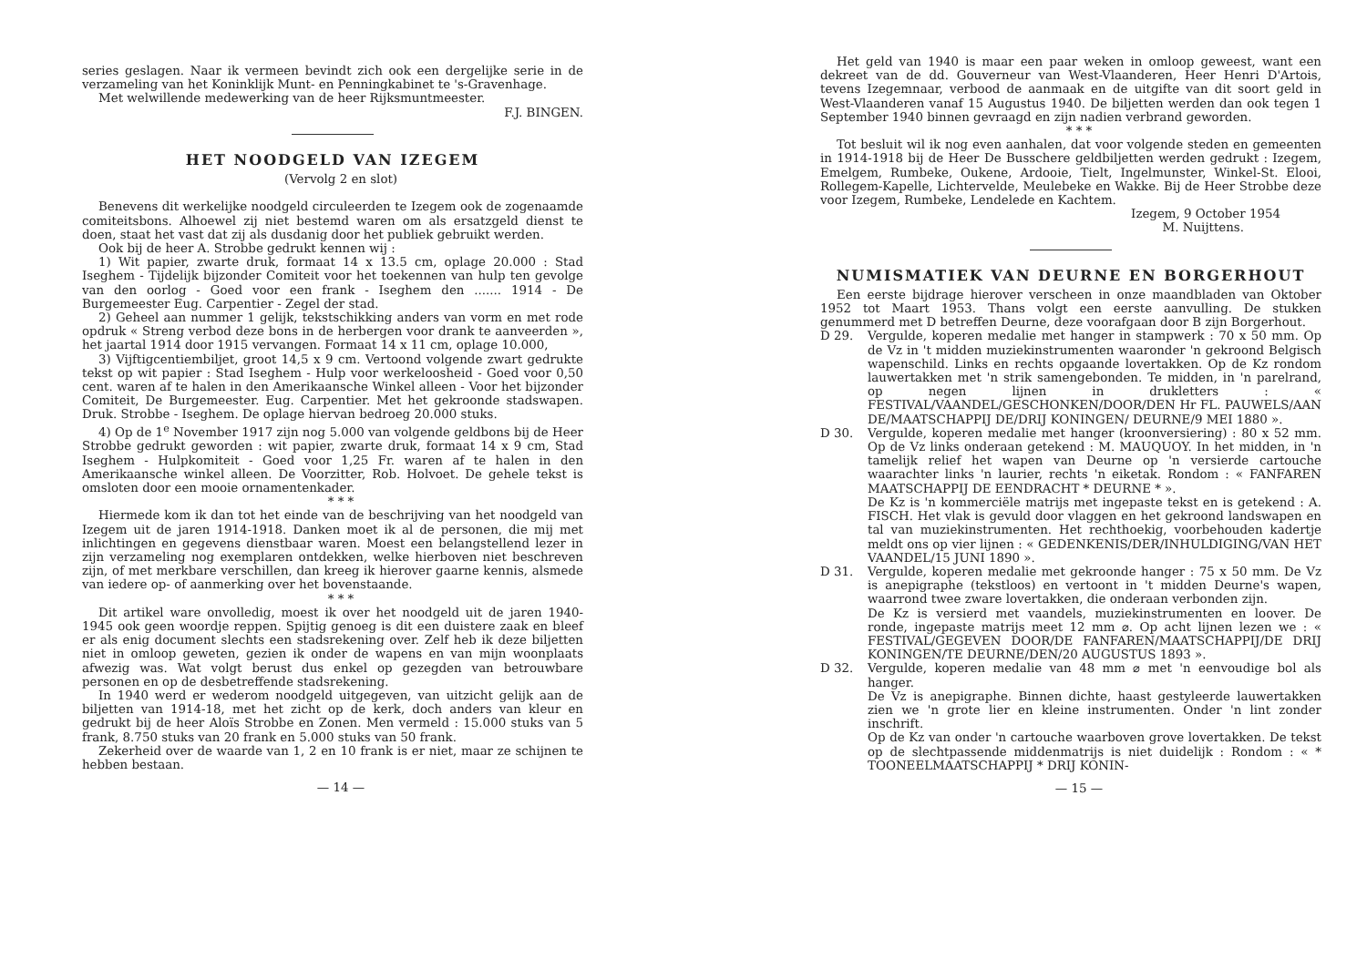series geslagen. Naar ik vermeen bevindt zich ook een dergelijke serie in de verzameling van het Koninklijk Munt- en Penningkabinet te 's-Gravenhage.
Met welwillende medewerking van de heer Rijksmuntmeester.
F.J. BINGEN.
HET NOODGELD VAN IZEGEM
(Vervolg 2 en slot)
Benevens dit werkelijke noodgeld circuleerden te Izegem ook de zogenaamde comiteitsbons. Alhoewel zij niet bestemd waren om als ersatzgeld dienst te doen, staat het vast dat zij als dusdanig door het publiek gebruikt werden.
Ook bij de heer A. Strobbe gedrukt kennen wij :
1) Wit papier, zwarte druk, formaat 14 x 13.5 cm, oplage 20.000 : Stad Iseghem - Tijdelijk bijzonder Comiteit voor het toekennen van hulp ten gevolge van den oorlog - Goed voor een frank - Iseghem den ....... 1914 - De Burgemeester Eug. Carpentier - Zegel der stad.
2) Geheel aan nummer 1 gelijk, tekstschikking anders van vorm en met rode opdruk « Streng verbod deze bons in de herbergen voor drank te aanveerden », het jaartal 1914 door 1915 vervangen. Formaat 14 x 11 cm, oplage 10.000,
3) Vijftigcentiembiljet, groot 14,5 x 9 cm. Vertoond volgende zwart gedrukte tekst op wit papier : Stad Iseghem - Hulp voor werkeloosheid - Goed voor 0,50 cent. waren af te halen in den Amerikaansche Winkel alleen - Voor het bijzonder Comiteit, De Burgemeester. Eug. Carpentier. Met het gekroonde stadswapen. Druk. Strobbe - Iseghem. De oplage hiervan bedroeg 20.000 stuks.
4) Op de 1<sup>e</sup> November 1917 zijn nog 5.000 van volgende geldbons bij de Heer Strobbe gedrukt geworden : wit papier, zwarte druk, formaat 14 x 9 cm, Stad Iseghem - Hulpkomiteit - Goed voor 1,25 Fr. waren af te halen in den Amerikaansche winkel alleen. De Voorzitter, Rob. Holvoet. De gehele tekst is omsloten door een mooie ornamentenkader.
* * *
Hiermede kom ik dan tot het einde van de beschrijving van het noodgeld van Izegem uit de jaren 1914-1918. Danken moet ik al de personen, die mij met inlichtingen en gegevens dienstbaar waren. Moest een belangstellend lezer in zijn verzameling nog exemplaren ontdekken, welke hierboven niet beschreven zijn, of met merkbare verschillen, dan kreeg ik hierover gaarne kennis, alsmede van iedere op- of aanmerking over het bovenstaande.
* * *
Dit artikel ware onvolledig, moest ik over het noodgeld uit de jaren 1940-1945 ook geen woordje reppen. Spijtig genoeg is dit een duistere zaak en bleef er als enig document slechts een stadsrekening over. Zelf heb ik deze biljetten niet in omloop geweten, gezien ik onder de wapens en van mijn woonplaats afwezig was. Wat volgt berust dus enkel op gezegden van betrouwbare personen en op de desbetreffende stadsrekening.
In 1940 werd er wederom noodgeld uitgegeven, van uitzicht gelijk aan de biljetten van 1914-18, met het zicht op de kerk, doch anders van kleur en gedrukt bij de heer Aloïs Strobbe en Zonen. Men vermeld : 15.000 stuks van 5 frank, 8.750 stuks van 20 frank en 5.000 stuks van 50 frank.
Zekerheid over de waarde van 1, 2 en 10 frank is er niet, maar ze schijnen te hebben bestaan.
— 14 —
Het geld van 1940 is maar een paar weken in omloop geweest, want een dekreet van de dd. Gouverneur van West-Vlaanderen, Heer Henri D'Artois, tevens Izegemnaar, verbood de aanmaak en de uitgifte van dit soort geld in West-Vlaanderen vanaf 15 Augustus 1940. De biljetten werden dan ook tegen 1 September 1940 binnen gevraagd en zijn nadien verbrand geworden.
* * *
Tot besluit wil ik nog even aanhalen, dat voor volgende steden en gemeenten in 1914-1918 bij de Heer De Busschere geldbiljetten werden gedrukt : Izegem, Emelgem, Rumbeke, Oukene, Ardooie, Tielt, Ingelmunster, Winkel-St. Elooi, Rollegem-Kapelle, Lichtervelde, Meulebeke en Wakke. Bij de Heer Strobbe deze voor Izegem, Rumbeke, Lendelede en Kachtem.
Izegem, 9 October 1954
M. Nuijttens.
NUMISMATIEK VAN DEURNE EN BORGERHOUT
Een eerste bijdrage hierover verscheen in onze maandbladen van Oktober 1952 tot Maart 1953. Thans volgt een eerste aanvulling. De stukken genummerd met D betreffen Deurne, deze voorafgaan door B zijn Borgerhout.
D 29. Vergulde, koperen medalie met hanger in stampwerk : 70 x 50 mm. Op de Vz in 't midden muziekinstrumenten waaronder 'n gekroond Belgisch wapenschild. Links en rechts opgaande lovertakken. Op de Kz rondom lauwertakken met 'n strik samengebonden. Te midden, in 'n parelrand, op negen lijnen in drukletters : « FESTIVAL/VAANDEL/GESCHONKEN/DOOR/DEN Hr FL. PAUWELS/AAN DE/MAATSCHAPPIJ DE/DRIJ KONINGEN/ DEURNE/9 MEI 1880 ».
D 30. Vergulde, koperen medalie met hanger (kroonversiering) : 80 x 52 mm. Op de Vz links onderaan getekend : M. MAUQUOY. In het midden, in 'n tamelijk relief het wapen van Deurne op 'n versierde cartouche waarachter links 'n laurier, rechts 'n eiketak. Rondom : « FANFAREN MAATSCHAPPIJ DE EENDRACHT * DEURNE * ».
De Kz is 'n kommerciële matrijs met ingepaste tekst en is getekend : A. FISCH. Het vlak is gevuld door vlaggen en het gekroond landswapen en tal van muziekinstrumenten. Het rechthoekig, voorbehouden kadertje meldt ons op vier lijnen : « GEDENKENIS/DER/INHULDIGING/VAN HET VAANDEL/15 JUNI 1890 ».
D 31. Vergulde, koperen medalie met gekroonde hanger : 75 x 50 mm. De Vz is anepigraphe (tekstloos) en vertoont in 't midden Deurne's wapen, waarrond twee zware lovertakken, die onderaan verbonden zijn.
De Kz is versierd met vaandels, muziekinstrumenten en loover. De ronde, ingepaste matrijs meet 12 mm ⌀. Op acht lijnen lezen we : « FESTIVAL/GEGEVEN DOOR/DE FANFAREN/MAATSCHAPPIJ/DE DRIJ KONINGEN/TE DEURNE/DEN/20 AUGUSTUS 1893 ».
D 32. Vergulde, koperen medalie van 48 mm ⌀ met 'n eenvoudige bol als hanger.
De Vz is anepigraphe. Binnen dichte, haast gestyleerde lauwertakken zien we 'n grote lier en kleine instrumenten. Onder 'n lint zonder inschrift.
Op de Kz van onder 'n cartouche waarboven grove lovertakken. De tekst op de slechtpassende middenmatrijs is niet duidelijk : Rondom : « * TOONEELMAATSCHAPPIJ * DRIJ KONIN-
— 15 —